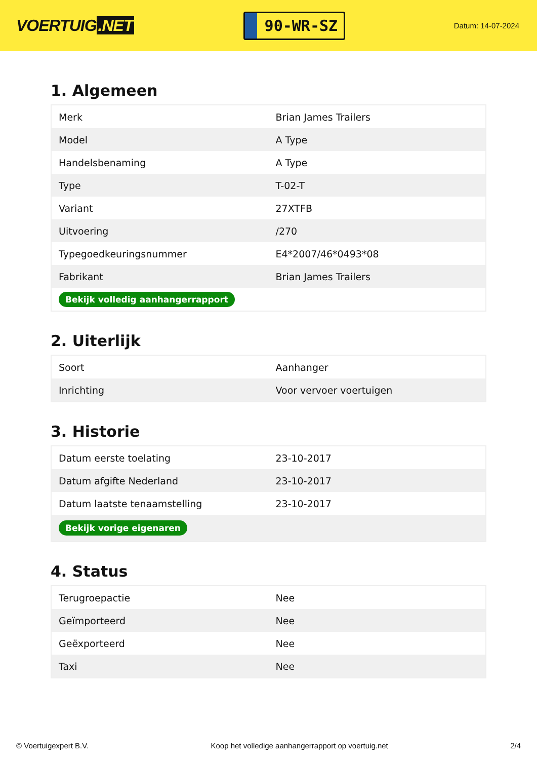VOERTUIG.NET
90-WR-SZ
Datum: 14-07-2024
1. Algemeen
| Merk | Brian James Trailers |
| Model | A Type |
| Handelsbenaming | A Type |
| Type | T-02-T |
| Variant | 27XTFB |
| Uitvoering | /270 |
| Typegoedkeuringsnummer | E4*2007/46*0493*08 |
| Fabrikant | Brian James Trailers |
| Bekijk volledig aanhangerrapport | |
2. Uiterlijk
| Soort | Aanhanger |
| Inrichting | Voor vervoer voertuigen |
3. Historie
| Datum eerste toelating | 23-10-2017 |
| Datum afgifte Nederland | 23-10-2017 |
| Datum laatste tenaamstelling | 23-10-2017 |
| Bekijk vorige eigenaren | |
4. Status
| Terugroepactie | Nee |
| Geïmporteerd | Nee |
| Geëxporteerd | Nee |
| Taxi | Nee |
© Voertuigexpert B.V. Koop het volledige aanhangerrapport op voertuig.net 2/4